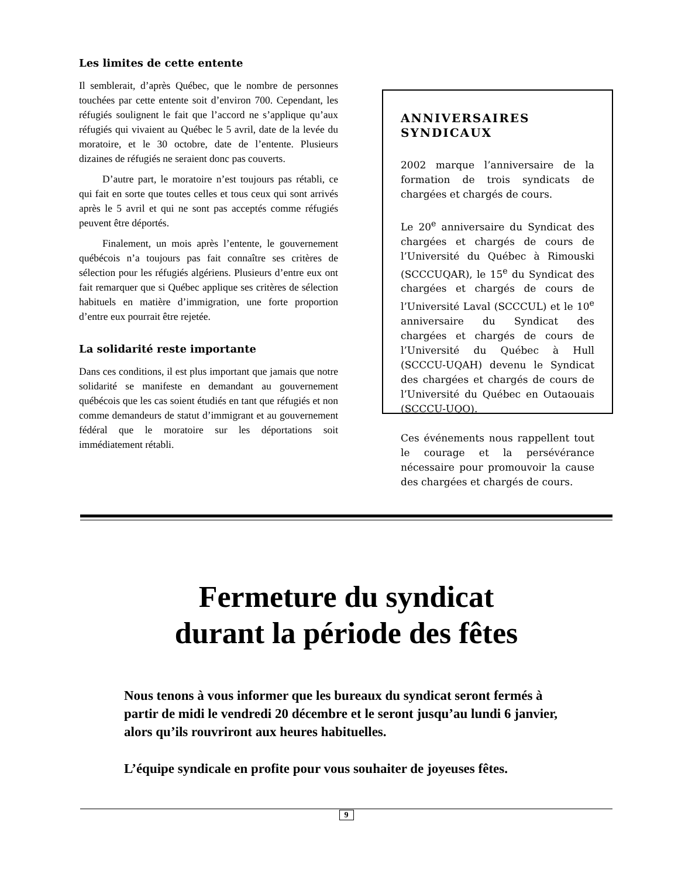Les limites de cette entente
Il semblerait, d’après Québec, que le nombre de personnes touchées par cette entente soit d’environ 700. Cependant, les réfugiés soulignent le fait que l’accord ne s’applique qu’aux réfugiés qui vivaient au Québec le 5 avril, date de la levée du moratoire, et le 30 octobre, date de l’entente. Plusieurs dizaines de réfugiés ne seraient donc pas couverts.
D’autre part, le moratoire n’est toujours pas rétabli, ce qui fait en sorte que toutes celles et tous ceux qui sont arrivés après le 5 avril et qui ne sont pas acceptés comme réfugiés peuvent être déportés.
Finalement, un mois après l’entente, le gouvernement québécois n’a toujours pas fait connaître ses critères de sélection pour les réfugiés algériens. Plusieurs d’entre eux ont fait remarquer que si Québec applique ses critères de sélection habituels en matière d’immigration, une forte proportion d’entre eux pourrait être rejetée.
La solidarité reste importante
Dans ces conditions, il est plus important que jamais que notre solidarité se manifeste en demandant au gouvernement québécois que les cas soient étudiés en tant que réfugiés et non comme demandeurs de statut d’immigrant et au gouvernement fédéral que le moratoire sur les déportations soit immédiatement rétabli.
ANNIVERSAIRES SYNDICAUX
2002 marque l’anniversaire de la formation de trois syndicats de chargées et chargés de cours.
Le 20<sup>e</sup> anniversaire du Syndicat des chargées et chargés de cours de l’Université du Québec à Rimouski (SCCCUQAR), le 15<sup>e</sup> du Syndicat des chargées et chargés de cours de l’Université Laval (SCCCUL) et le 10<sup>e</sup> anniversaire du Syndicat des chargées et chargés de cours de l’Université du Québec à Hull (SCCCU-UQAH) devenu le Syndicat des chargées et chargés de cours de l’Université du Québec en Outaouais (SCCCU-UQO).
Ces événements nous rappellent tout le courage et la persévérance nécessaire pour promouvoir la cause des chargées et chargés de cours.
Fermeture du syndicat
durant la période des fêtes
Nous tenons à vous informer que les bureaux du syndicat seront fermés à partir de midi le vendredi 20 décembre et le seront jusqu’au lundi 6 janvier, alors qu’ils rouvriront aux heures habituelles.
L’équipe syndicale en profite pour vous souhaiter de joyeuses fêtes.
9